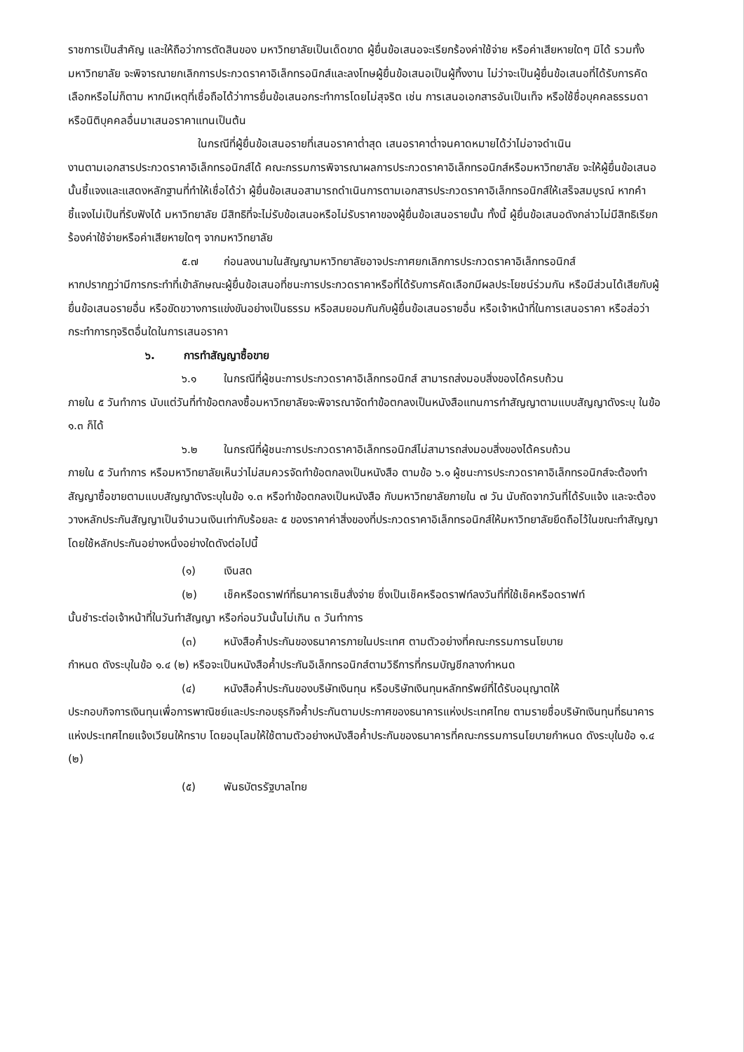ราชการเป็นสำคัญ และให้ถือว่าการตัดสินของ มหาวิทยาลัยเป็นเด็ดขาด ผู้ยื่นข้อเสนอจะเรียกร้องค่าใช้จ่าย หรือค่าเสียหายใดๆ มิได้ รวมทั้งมหาวิทยาลัย จะพิจารณายกเลิกการประกวดราคาอิเล็กทรอนิกส์และลงโทษผู้ยื่นข้อเสนอเป็นผู้ทิ้งงาน ไม่ว่าจะเป็นผู้ยื่นข้อเสนอที่ได้รับการคัดเลือกหรือไม่ก็ตาม หากมีเหตุที่เชื่อถือได้ว่าการยื่นข้อเสนอกระทำการโดยไม่สุจริต เช่น การเสนอเอกสารอันเป็นเท็จ หรือใช้ชื่อบุคคลธรรมดา หรือนิติบุคคลอื่นมาเสนอราคาแทนเป็นต้น
ในกรณีที่ผู้ยื่นข้อเสนอรายที่เสนอราคาต่ำสุด เสนอราคาต่ำจนคาดหมายได้ว่าไม่อาจดำเนิน
งานตามเอกสารประกวดราคาอิเล็กทรอนิกส์ได้ คณะกรรมการพิจารณาผลการประกวดราคาอิเล็กทรอนิกส์หรือมหาวิทยาลัย จะให้ผู้ยื่นข้อเสนอนั้นชี้แจงและแสดงหลักฐานที่ทำให้เชื่อได้ว่า ผู้ยื่นข้อเสนอสามารถดำเนินการตามเอกสารประกวดราคาอิเล็กทรอนิกส์ให้เสร็จสมบูรณ์ หากคำชี้แจงไม่เป็นที่รับฟังได้ มหาวิทยาลัย มีสิทธิที่จะไม่รับข้อเสนอหรือไม่รับราคาของผู้ยื่นข้อเสนอรายนั้น ทั้งนี้ ผู้ยื่นข้อเสนอดังกล่าวไม่มีสิทธิเรียกร้องค่าใช้จ่ายหรือค่าเสียหายใดๆ จากมหาวิทยาลัย
๕.๗ ก่อนลงนามในสัญญามหาวิทยาลัยอาจประกาศยกเลิกการประกวดราคาอิเล็กทรอนิกส์
หากปรากฏว่ามีการกระทำที่เข้าลักษณะผู้ยื่นข้อเสนอที่ชนะการประกวดราคาหรือที่ได้รับการคัดเลือกมีผลประโยชน์ร่วมกัน หรือมีส่วนได้เสียกับผู้ยื่นข้อเสนอรายอื่น หรือขัดขวางการแข่งขันอย่างเป็นธรรม หรือสมยอมกันกับผู้ยื่นข้อเสนอรายอื่น หรือเจ้าหน้าที่ในการเสนอราคา หรือส่อว่ากระทำการทุจริตอื่นใดในการเสนอราคา
๖. การทำสัญญาซื้อขาย
๖.๑ ในกรณีที่ผู้ชนะการประกวดราคาอิเล็กทรอนิกส์ สามารถส่งมอบสิ่งของได้ครบถ้วน
ภายใน ๕ วันทำการ นับแต่วันที่ทำข้อตกลงซื้อมหาวิทยาลัยจะพิจารณาจัดทำข้อตกลงเป็นหนังสือแทนการทำสัญญาตามแบบสัญญาดังระบุ ในข้อ ๑.๓ ก็ได้
๖.๒ ในกรณีที่ผู้ชนะการประกวดราคาอิเล็กทรอนิกส์ไม่สามารถส่งมอบสิ่งของได้ครบถ้วน
ภายใน ๕ วันทำการ หรือมหาวิทยาลัยเห็นว่าไม่สมควรจัดทำข้อตกลงเป็นหนังสือ ตามข้อ ๖.๑ ผู้ชนะการประกวดราคาอิเล็กทรอนิกส์จะต้องทำสัญญาซื้อขายตามแบบสัญญาดังระบุในข้อ ๑.๓ หรือทำข้อตกลงเป็นหนังสือ กับมหาวิทยาลัยภายใน ๗ วัน นับถัดจากวันที่ได้รับแจ้ง และจะต้องวางหลักประกันสัญญาเป็นจำนวนเงินเท่ากับร้อยละ ๕ ของราคาค่าสิ่งของที่ประกวดราคาอิเล็กทรอนิกส์ให้มหาวิทยาลัยยึดถือไว้ในขณะทำสัญญา โดยใช้หลักประกันอย่างหนึ่งอย่างใดดังต่อไปนี้
(๑) เงินสด
(๒) เช็คหรือดราฟท์ที่ธนาคารเซ็นสั่งจ่าย ซึ่งเป็นเช็คหรือดราฟท์ลงวันที่ที่ใช้เช็คหรือดราฟท์
นั้นชำระต่อเจ้าหน้าที่ในวันทำสัญญา หรือก่อนวันนั้นไม่เกิน ๓ วันทำการ
(๓) หนังสือค้ำประกันของธนาคารภายในประเทศ ตามตัวอย่างที่คณะกรรมการนโยบาย
กำหนด ดังระบุในข้อ ๑.๔ (๒) หรือจะเป็นหนังสือค้ำประกันอิเล็กทรอนิกส์ตามวิธีการที่กรมบัญชีกลางกำหนด
(๔) หนังสือค้ำประกันของบริษัทเงินทุน หรือบริษัทเงินทุนหลักทรัพย์ที่ได้รับอนุญาตให้
ประกอบกิจการเงินทุนเพื่อการพาณิชย์และประกอบธุรกิจค้ำประกันตามประกาศของธนาคารแห่งประเทศไทย ตามรายชื่อบริษัทเงินทุนที่ธนาคารแห่งประเทศไทยแจ้งเวียนให้ทราบ โดยอนุโลมให้ใช้ตามตัวอย่างหนังสือค้ำประกันของธนาคารที่คณะกรรมการนโยบายกำหนด ดังระบุในข้อ ๑.๔ (๒)
(๕) พันธบัตรรัฐบาลไทย